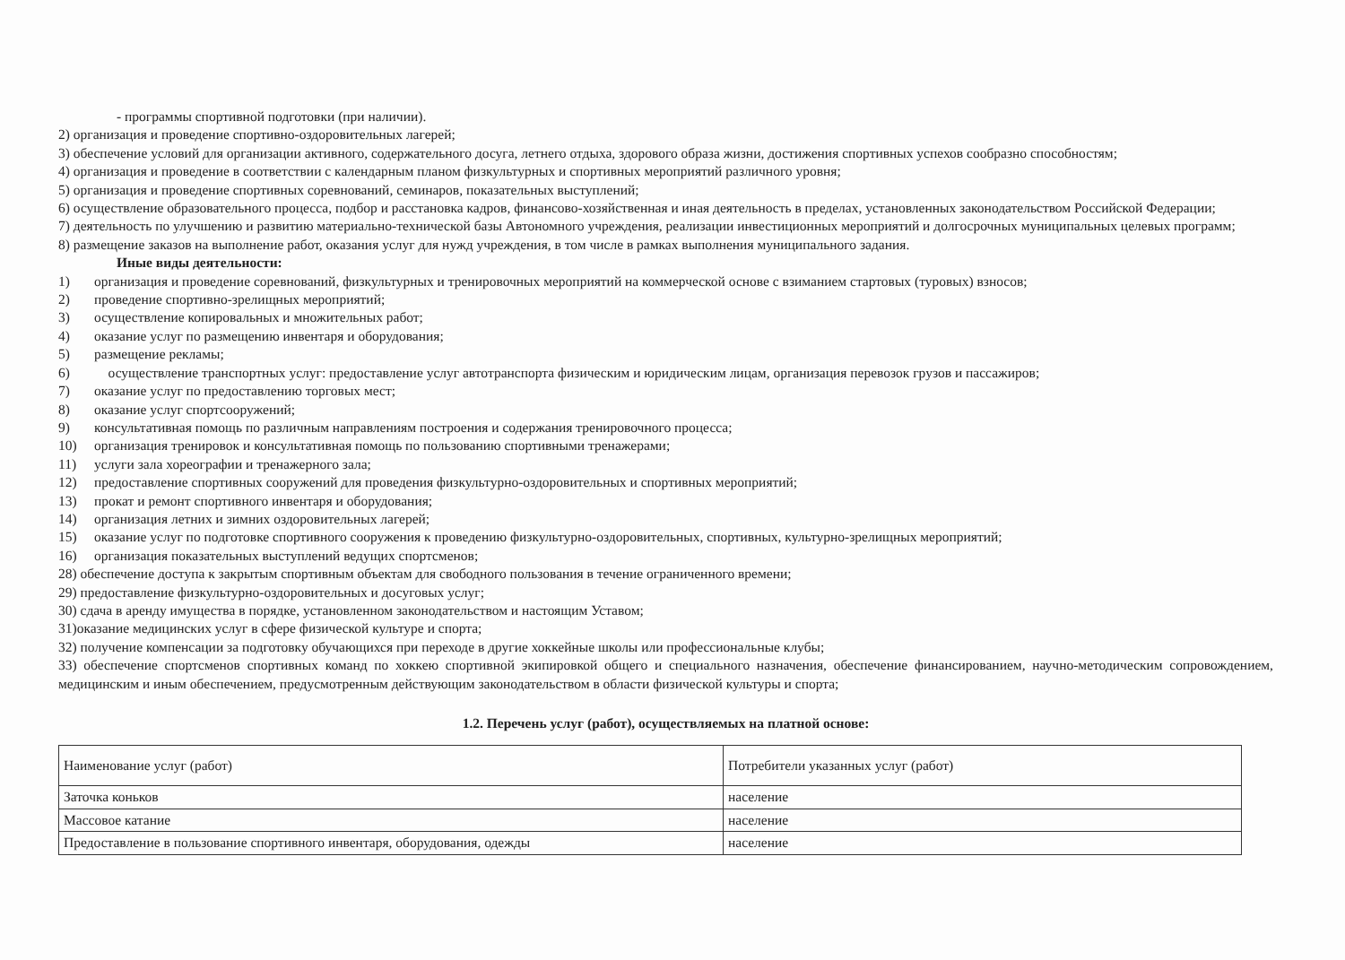- программы спортивной подготовки (при наличии).
2) организация и проведение спортивно-оздоровительных лагерей;
3) обеспечение условий для организации активного, содержательного досуга, летнего отдыха, здорового образа жизни, достижения спортивных успехов сообразно способностям;
4) организация и проведение в соответствии с календарным планом физкультурных и спортивных мероприятий различного уровня;
5) организация и проведение спортивных соревнований, семинаров, показательных выступлений;
6) осуществление образовательного процесса, подбор и расстановка кадров, финансово-хозяйственная и иная деятельность в пределах, установленных законодательством Российской Федерации;
7) деятельность по улучшению и развитию материально-технической базы Автономного учреждения, реализации инвестиционных мероприятий и долгосрочных муниципальных целевых программ;
8) размещение заказов на выполнение работ, оказания услуг для нужд учреждения, в том числе в рамках выполнения муниципального задания.
Иные виды деятельности:
1) организация и проведение соревнований, физкультурных и тренировочных мероприятий на коммерческой основе с взиманием стартовых (туровых) взносов;
2) проведение спортивно-зрелищных мероприятий;
3) осуществление копировальных и множительных работ;
4) оказание услуг по размещению инвентаря и оборудования;
5) размещение рекламы;
6) осуществление транспортных услуг: предоставление услуг автотранспорта физическим и юридическим лицам, организация перевозок грузов и пассажиров;
7) оказание услуг по предоставлению торговых мест;
8) оказание услуг спортсооружений;
9) консультативная помощь по различным направлениям построения и содержания тренировочного процесса;
10) организация тренировок и консультативная помощь по пользованию спортивными тренажерами;
11) услуги зала хореографии и тренажерного зала;
12) предоставление спортивных сооружений для проведения физкультурно-оздоровительных и спортивных мероприятий;
13) прокат и ремонт спортивного инвентаря и оборудования;
14) организация летних и зимних оздоровительных лагерей;
15) оказание услуг по подготовке спортивного сооружения к проведению физкультурно-оздоровительных, спортивных, культурно-зрелищных мероприятий;
16) организация показательных выступлений ведущих спортсменов;
28) обеспечение доступа к закрытым спортивным объектам для свободного пользования в течение ограниченного времени;
29) предоставление физкультурно-оздоровительных и досуговых услуг;
30) сдача в аренду имущества в порядке, установленном законодательством и настоящим Уставом;
31)оказание медицинских услуг в сфере физической культуре и спорта;
32) получение компенсации за подготовку обучающихся при переходе в другие хоккейные школы или профессиональные клубы;
33) обеспечение спортсменов спортивных команд по хоккею спортивной экипировкой общего и специального назначения, обеспечение финансированием, научно-методическим сопровождением, медицинским и иным обеспечением, предусмотренным действующим законодательством в области физической культуры и спорта;
1.2. Перечень услуг (работ), осуществляемых на платной основе:
| Наименование услуг (работ) | Потребители указанных услуг (работ) |
| Заточка коньков | население |
| Массовое катание | население |
| Предоставление в пользование спортивного инвентаря, оборудования, одежды | население |